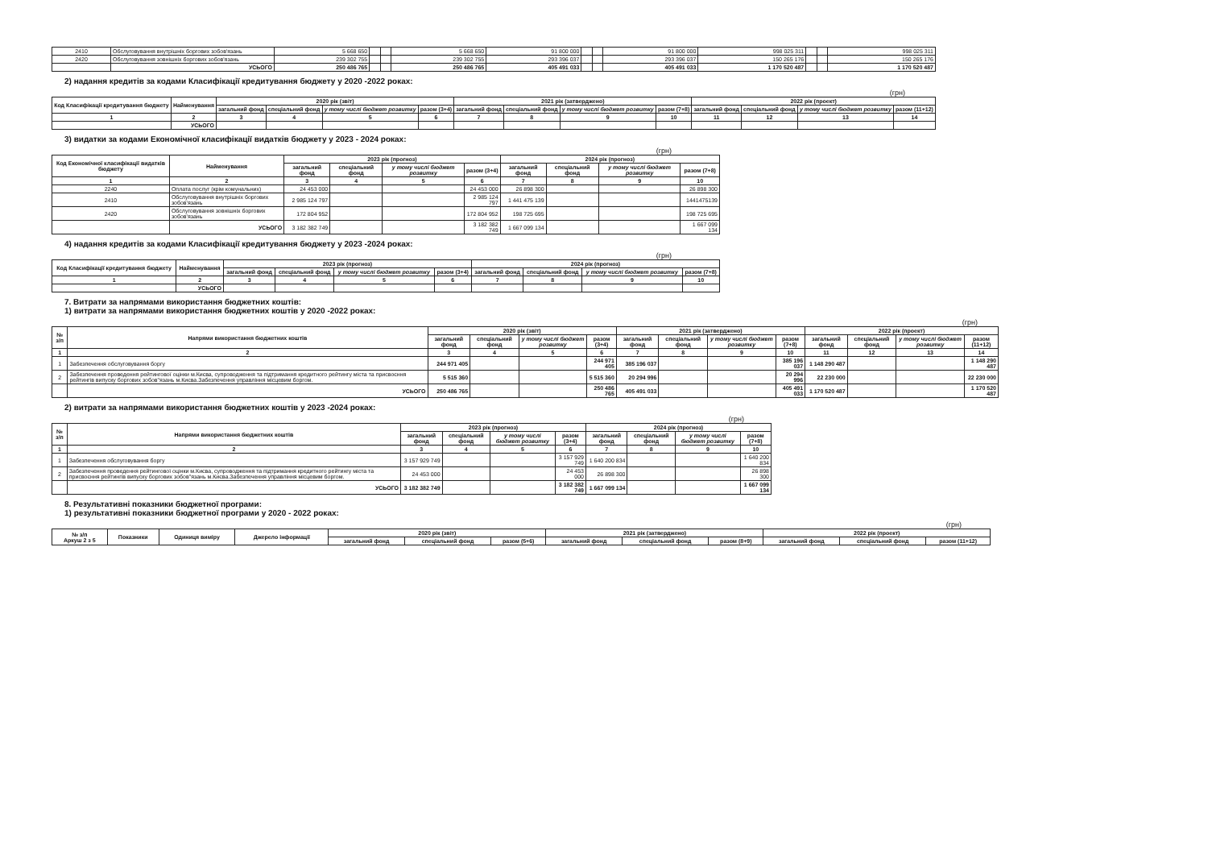| 2410 | Обслуговування внутрішніх боргових зобов'язань | 5 668 650 | | | 5 668 650 | 91 800 000 | | | 91 800 000 | 998 025 311 | | | 998 025 311 |
| 2420 | Обслуговування зовнішніх боргових зобов'язань | 239 302 755 | | | 239 302 755 | 293 396 037 | | | 293 396 037 | 150 265 176 | | | 150 265 176 |
| | УСЬОГО | 250 486 765 | | | 250 486 765 | 405 491 033 | | | 405 491 033 | 1 170 520 487 | | | 1 170 520 487 |
2) надання кредитів за кодами Класифікації кредитування бюджету у 2020 -2022 роках:
(грн)
| Код Класифікації кредитування бюджету | Найменування | 2020 рік (звіт) | | | | 2021 рік (затверджено) | | | | 2022 рік (проект) | | | |
| --- | --- | --- | --- | --- | --- | --- | --- | --- | --- | --- | --- | --- | --- |
| | | загальний фонд | спеціальний фонд | у тому числі бюджет розвитку | разом (3+4) | загальний фонд | спеціальний фонд | у тому числі бюджет розвитку | разом (7+8) | загальний фонд | спеціальний фонд | у тому числі бюджет розвитку | разом (11+12) |
| 1 | 2 | 3 | 4 | 5 | 6 | 7 | 8 | 9 | 10 | 11 | 12 | 13 | 14 |
| | УСЬОГО | | | | | | | | | | | | |
3) видатки за кодами Економічної класифікації видатків бюджету у 2023 - 2024 роках:
(грн)
| Код Економічної класифікації видатків бюджету | Найменування | 2023 рік (прогноз) | | | | 2024 рік (прогноз) | | | |
| --- | --- | --- | --- | --- | --- | --- | --- | --- | --- |
| | | загальний фонд | спеціальний фонд | у тому числі бюджет розвитку | разом (3+4) | загальний фонд | спеціальний фонд | у тому числі бюджет розвитку | разом (7+8) |
| 1 | 2 | 3 | 4 | 5 | 6 | 7 | 8 | 9 | 10 |
| 2240 | Оплата послуг (крім комунальних) | 24 453 000 | | | 24 453 000 | 26 898 300 | | | 26 898 300 |
| 2410 | Обслуговування внутрішніх боргових зобов'язань | 2 985 124 797 | | | 2 985 124 797 | 1 441 475 139 | | | 1441475139 |
| 2420 | Обслуговування зовнішніх боргових зобов'язань | 172 804 952 | | | 172 804 952 | 198 725 695 | | | 198 725 695 |
| | УСЬОГО | 3 182 382 749 | | | 3 182 382 749 | 1 667 099 134 | | | 1 667 099 134 |
4) надання кредитів за кодами Класифікації кредитування бюджету у 2023 -2024 роках:
(грн)
| Код Класифікації кредитування бюджету | Найменування | 2023 рік (прогноз) | | | | 2024 рік (прогноз) | | | |
| --- | --- | --- | --- | --- | --- | --- | --- | --- | --- |
| | | загальний фонд | спеціальний фонд | у тому числі бюджет розвитку | разом (3+4) | загальний фонд | спеціальний фонд | у тому числі бюджет розвитку | разом (7+8) |
| 1 | 2 | 3 | 4 | 5 | 6 | 7 | 8 | 9 | 10 |
| | УСЬОГО | | | | | | | | |
7. Витрати за напрямами використання бюджетних коштів:
1) витрати за напрямами використання бюджетних коштів у 2020 -2022 роках:
(грн)
| № з/п | Напрями використання бюджетних коштів | 2020 рік (звіт) | | | | 2021 рік (затверджено) | | | | 2022 рік (проект) | | | |
| --- | --- | --- | --- | --- | --- | --- | --- | --- | --- | --- | --- | --- | --- |
| | | загальний фонд | спеціальний фонд | у тому числі бюджет розвитку | разом (3+4) | загальний фонд | спеціальний фонд | у тому числі бюджет розвитку | разом (7+8) | загальний фонд | спеціальний фонд | у тому числі бюджет розвитку | разом (11+12) |
| 1 | 2 | 3 | 4 | 5 | 6 | 7 | 8 | 9 | 10 | 11 | 12 | 13 | 14 |
| 1 | Забезпечення обслуговування боргу | 244 971 405 | | | 244 971 405 | 385 196 037 | | | 385 196 037 | 1 148 290 487 | | | 1 148 290 487 |
| 2 | Забезпечення проведення рейтингової оцінки м.Києва, супроводження та підтримання кредитного рейтингу міста та присвоєння рейтингів випуску боргових зобов"язань м.Києва.Забезпечення управління місцевим боргом. | 5 515 360 | | | 5 515 360 | 20 294 996 | | | 20 294 996 | 22 230 000 | | | 22 230 000 |
| | УСЬОГО | 250 486 765 | | | 250 486 765 | 405 491 033 | | | 405 491 033 | 1 170 520 487 | | | 1 170 520 487 |
2) витрати за напрямами використання бюджетних коштів у 2023 -2024 роках:
(грн)
| № з/п | Напрями використання бюджетних коштів | 2023 рік (прогноз) | | | | 2024 рік (прогноз) | | | |
| --- | --- | --- | --- | --- | --- | --- | --- | --- | --- |
| | | загальний фонд | спеціальний фонд | у тому числі бюджет розвитку | разом (3+4) | загальний фонд | спеціальний фонд | у тому числі бюджет розвитку | разом (7+8) |
| 1 | 2 | 3 | 4 | 5 | 6 | 7 | 8 | 9 | 10 |
| 1 | Забезпечення обслуговування боргу | 3 157 929 749 | | | 3 157 929 749 | 1 640 200 834 | | | 1 640 200 834 |
| 2 | Забезпечення проведення рейтингової оцінки м.Києва, супроводження та підтримання кредитного рейтингу міста та присвоєння рейтингів випуску боргових зобов"язань м.Києва.Забезпечення управління місцевим боргом. | 24 453 000 | | | 24 453 000 | 26 898 300 | | | 26 898 300 |
| | УСЬОГО | 3 182 382 749 | | | 3 182 382 749 | 1 667 099 134 | | | 1 667 099 134 |
8. Результативні показники бюджетної програми:
1) результативні показники бюджетної програми у 2020 - 2022 роках:
(грн)
| № з/п Аркуш 2 з 5 | Показники | Одиниця виміру | Джерело інформації | 2020 рік (звіт) | | | 2021 рік (затверджено) | | | 2022 рік (проект) | | |
| --- | --- | --- | --- | --- | --- | --- | --- | --- | --- | --- | --- | --- |
| | | | | загальний фонд | спеціальний фонд | разом (5+6) | загальний фонд | спеціальний фонд | разом (8+9) | загальний фонд | спеціальний фонд | разом (11+12) |